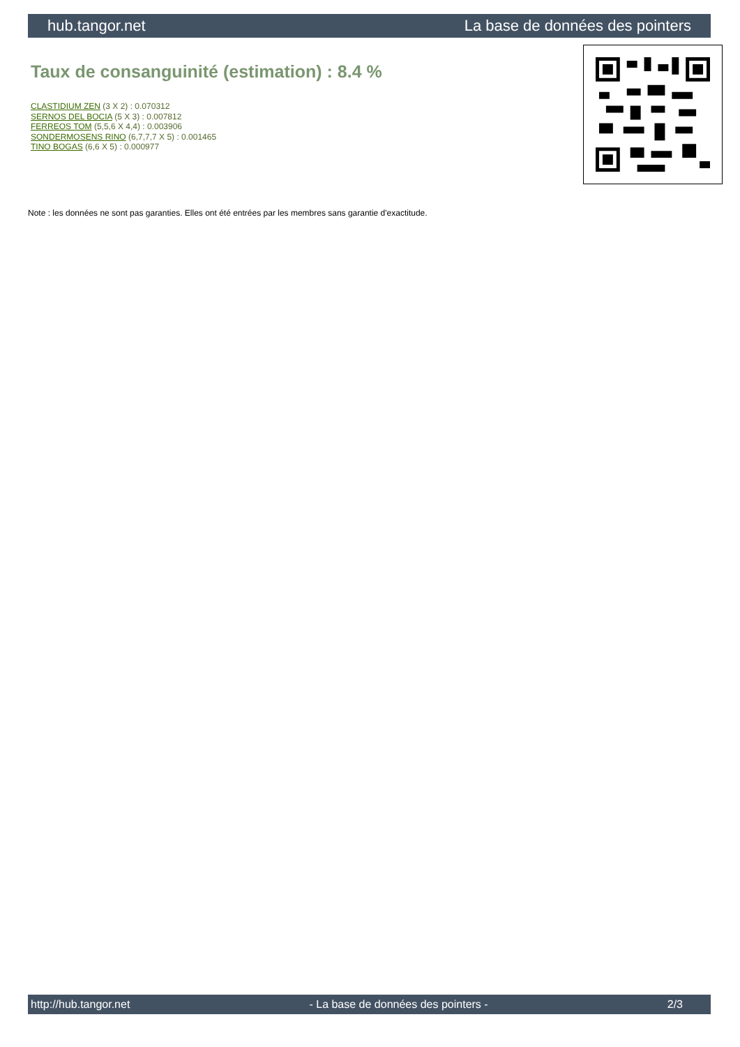hub.tangor.net La base de données des pointers
Taux de consanguinité (estimation) : 8.4 %
CLASTIDIUM ZEN (3 X 2) : 0.070312
SERNOS DEL BOCIA (5 X 3) : 0.007812
FERREOS TOM (5,5,6 X 4,4) : 0.003906
SONDERMOSENS RINO (6,7,7,7 X 5) : 0.001465
TINO BOGAS (6,6 X 5) : 0.000977
Note : les données ne sont pas garanties. Elles ont été entrées par les membres sans garantie d'exactitude.
http://hub.tangor.net - La base de données des pointers - 2/3